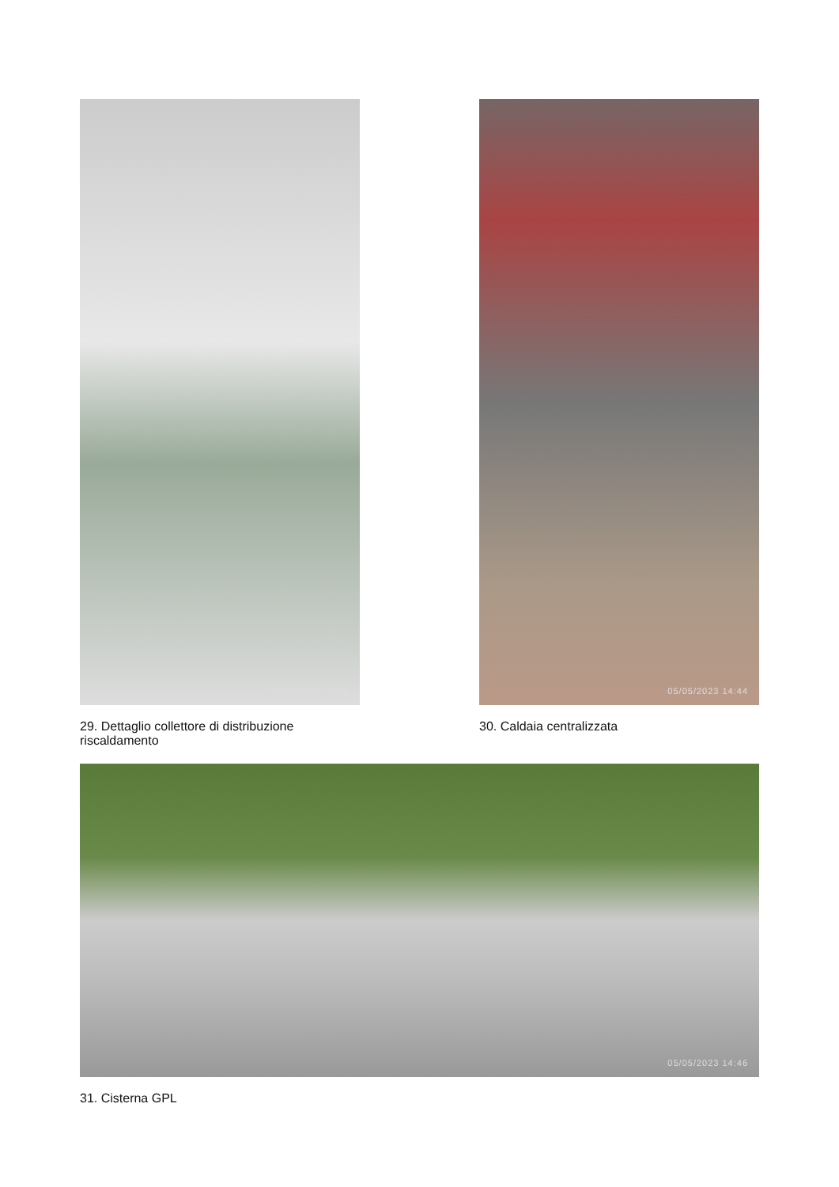05/05/2023 14:39
29. Dettaglio collettore di distribuzione riscaldamento
05/05/2023 14:44
30. Caldaia centralizzata
05/05/2023 14:46
31. Cisterna GPL